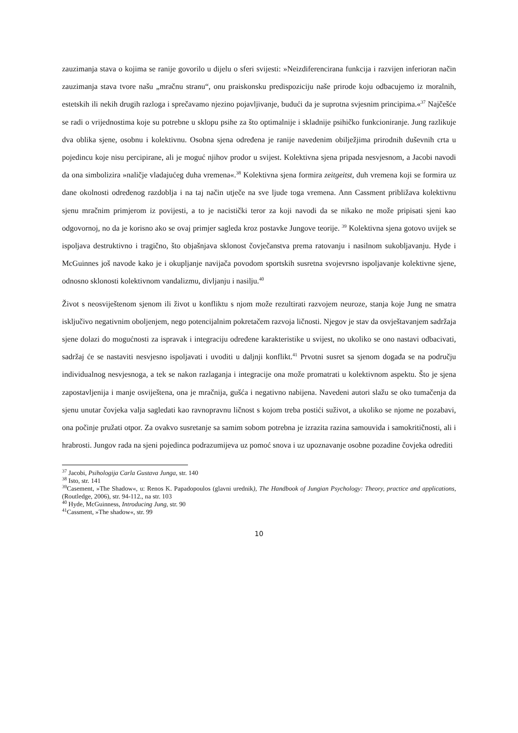zauzimanja stava o kojima se ranije govorilo u dijelu o sferi svijesti: »Neizdiferencirana funkcija i razvijen inferioran način zauzimanja stava tvore našu „mračnu stranu“, onu praiskonsku predispoziciju naše prirode koju odbacujemo iz moralnih, estetskih ili nekih drugih razloga i sprečavamo njezino pojavljivanje, budući da je suprotna svjesnim principima.«<sup>37</sup> Najčešće se radi o vrijednostima koje su potrebne u sklopu psihe za što optimalnije i skladnije psihičko funkcioniranje. Jung razlikuje dva oblika sjene, osobnu i kolektivnu. Osobna sjena određena je ranije navedenim obilježjima prirodnih duševnih crta u pojedincu koje nisu percipirane, ali je moguć njihov prodor u svijest. Kolektivna sjena pripada nesvjesnom, a Jacobi navodi da ona simbolizira »naličje vladajućeg duha vremena«.<sup>38</sup> Kolektivna sjena formira zeitgeitst, duh vremena koji se formira uz dane okolnosti određenog razdoblja i na taj način utječe na sve ljude toga vremena. Ann Cassment približava kolektivnu sjenu mračnim primjerom iz povijesti, a to je nacistički teror za koji navodi da se nikako ne može pripisati sjeni kao odgovornoj, no da je korisno ako se ovaj primjer sagleda kroz postavke Jungove teorije. <sup>39</sup> Kolektivna sjena gotovo uvijek se ispoljava destruktivno i tragično, što objašnjava sklonost čovječanstva prema ratovanju i nasilnom sukobljavanju. Hyde i McGuinnes još navode kako je i okupljanje navijača povodom sportskih susretna svojevrsno ispoljavanje kolektivne sjene, odnosno sklonosti kolektivnom vandalizmu, divljanju i nasilju.<sup>40</sup>
Život s neosviještenom sjenom ili život u konfliktu s njom može rezultirati razvojem neuroze, stanja koje Jung ne smatra isključivo negativnim oboljenjem, nego potencijalnim pokretačem razvoja ličnosti. Njegov je stav da osvještavanjem sadržaja sjene dolazi do mogućnosti za ispravak i integraciju određene karakteristike u svijest, no ukoliko se ono nastavi odbacivati, sadržaj će se nastaviti nesvjesno ispoljavati i uvoditi u daljnji konflikt.<sup>41</sup> Prvotni susret sa sjenom događa se na području individualnog nesvjesnoga, a tek se nakon razlaganja i integracije ona može promatrati u kolektivnom aspektu. Što je sjena zapostavljenija i manje osviještena, ona je mračnija, gušća i negativno nabijena. Navedeni autori slažu se oko tumačenja da sjenu unutar čovjeka valja sagledati kao ravnopravnu ličnost s kojom treba postići suživot, a ukoliko se njome ne pozabavi, ona počinje pružati otpor. Za ovakvo susretanje sa samim sobom potrebna je izrazita razina samouvida i samokritičnosti, ali i hrabrosti. Jungov rada na sjeni pojedinca podrazumijeva uz pomoć snova i uz upoznavanje osobne pozadine čovjeka odrediti
<sup>37</sup> Jacobi, Psihologija Carla Gustava Junga, str. 140
<sup>38</sup> Isto, str. 141
<sup>39</sup> Casement, »The Shadow«, u: Renos K. Papadopoulos (glavni urednik), The Handbook of Jungian Psychology: Theory, practice and applications, (Routledge, 2006), str. 94-112., na str. 103
<sup>40</sup> Hyde, McGuinness, Introducing Jung, str. 90
<sup>41</sup> Cassment, »The shadow«, str. 99
10